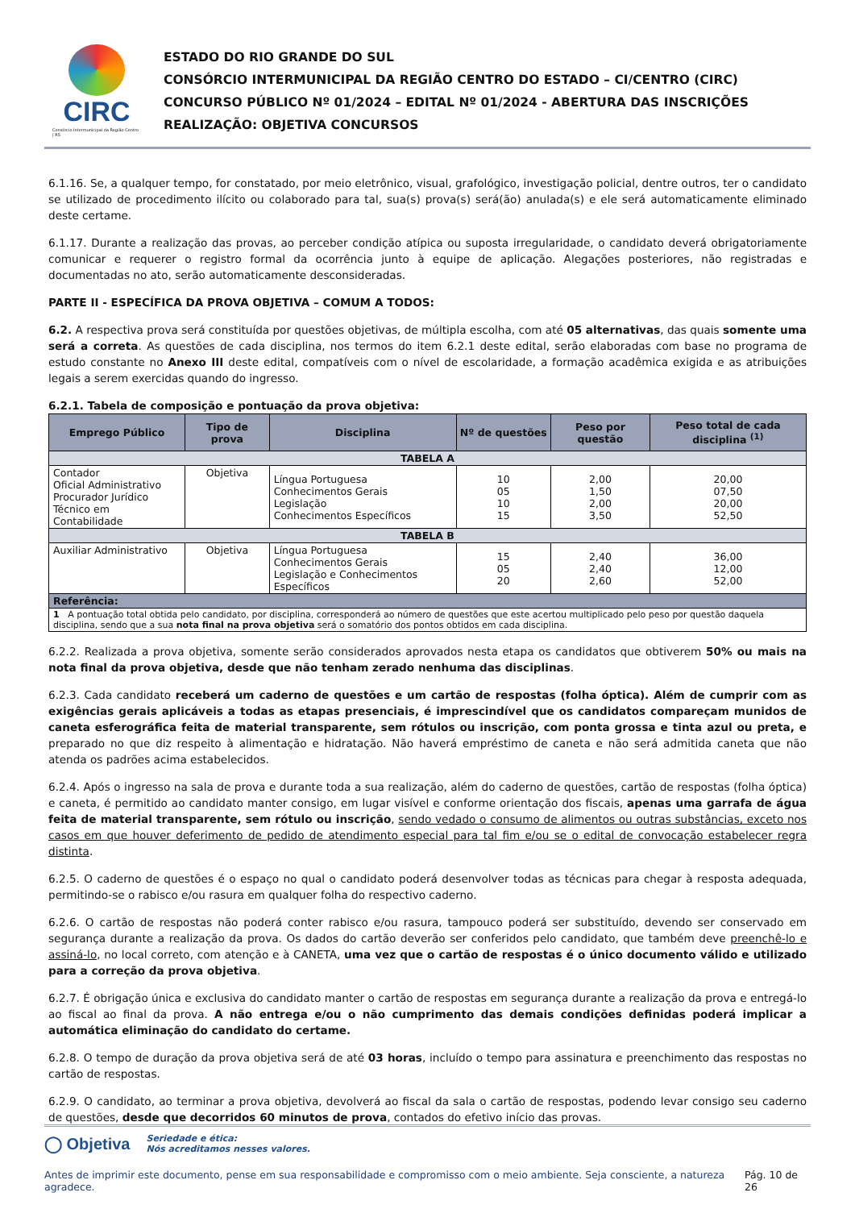CIRC
Consórcio Intermunicipal da Região Centro | RS
ESTADO DO RIO GRANDE DO SUL
CONSÓRCIO INTERMUNICIPAL DA REGIÃO CENTRO DO ESTADO – CI/CENTRO (CIRC)
CONCURSO PÚBLICO Nº 01/2024 – EDITAL Nº 01/2024 - ABERTURA DAS INSCRIÇÕES
REALIZAÇÃO: OBJETIVA CONCURSOS
6.1.16. Se, a qualquer tempo, for constatado, por meio eletrônico, visual, grafológico, investigação policial, dentre outros, ter o candidato se utilizado de procedimento ilícito ou colaborado para tal, sua(s) prova(s) será(ão) anulada(s) e ele será automaticamente eliminado deste certame.
6.1.17. Durante a realização das provas, ao perceber condição atípica ou suposta irregularidade, o candidato deverá obrigatoriamente comunicar e requerer o registro formal da ocorrência junto à equipe de aplicação. Alegações posteriores, não registradas e documentadas no ato, serão automaticamente desconsideradas.
PARTE II - ESPECÍFICA DA PROVA OBJETIVA – COMUM A TODOS:
6.2. A respectiva prova será constituída por questões objetivas, de múltipla escolha, com até 05 alternativas, das quais somente uma será a correta. As questões de cada disciplina, nos termos do item 6.2.1 deste edital, serão elaboradas com base no programa de estudo constante no Anexo III deste edital, compatíveis com o nível de escolaridade, a formação acadêmica exigida e as atribuições legais a serem exercidas quando do ingresso.
6.2.1. Tabela de composição e pontuação da prova objetiva:
| Emprego Público | Tipo de prova | Disciplina | Nº de questões | Peso por questão | Peso total de cada disciplina <sup>(1)</sup> |
| --- | --- | --- | --- | --- | --- |
| TABELA A | | | | | |
| Contador Oficial Administrativo Procurador Jurídico Técnico em Contabilidade | Objetiva | Língua Portuguesa Conhecimentos Gerais Legislação Conhecimentos Específicos | 10 05 10 15 | 2,00 1,50 2,00 3,50 | 20,00 07,50 20,00 52,50 |
| TABELA B | | | | | |
| Auxiliar Administrativo | Objetiva | Língua Portuguesa Conhecimentos Gerais Legislação e Conhecimentos Específicos | 15 05 20 | 2,40 2,40 2,60 | 36,00 12,00 52,00 |
| Referência: | | | | | |
| 1 A pontuação total obtida pelo candidato, por disciplina, corresponderá ao número de questões que este acertou multiplicado pelo peso por questão daquela disciplina, sendo que a sua nota final na prova objetiva será o somatório dos pontos obtidos em cada disciplina. | | | | | |
6.2.2. Realizada a prova objetiva, somente serão considerados aprovados nesta etapa os candidatos que obtiverem 50% ou mais na nota final da prova objetiva, desde que não tenham zerado nenhuma das disciplinas.
6.2.3. Cada candidato receberá um caderno de questões e um cartão de respostas (folha óptica). Além de cumprir com as exigências gerais aplicáveis a todas as etapas presenciais, é imprescindível que os candidatos compareçam munidos de caneta esferográfica feita de material transparente, sem rótulos ou inscrição, com ponta grossa e tinta azul ou preta, e preparado no que diz respeito à alimentação e hidratação. Não haverá empréstimo de caneta e não será admitida caneta que não atenda os padrões acima estabelecidos.
6.2.4. Após o ingresso na sala de prova e durante toda a sua realização, além do caderno de questões, cartão de respostas (folha óptica) e caneta, é permitido ao candidato manter consigo, em lugar visível e conforme orientação dos fiscais, apenas uma garrafa de água feita de material transparente, sem rótulo ou inscrição, sendo vedado o consumo de alimentos ou outras substâncias, exceto nos casos em que houver deferimento de pedido de atendimento especial para tal fim e/ou se o edital de convocação estabelecer regra distinta.
6.2.5. O caderno de questões é o espaço no qual o candidato poderá desenvolver todas as técnicas para chegar à resposta adequada, permitindo-se o rabisco e/ou rasura em qualquer folha do respectivo caderno.
6.2.6. O cartão de respostas não poderá conter rabisco e/ou rasura, tampouco poderá ser substituído, devendo ser conservado em segurança durante a realização da prova. Os dados do cartão deverão ser conferidos pelo candidato, que também deve preenchê-lo e assiná-lo, no local correto, com atenção e à CANETA, uma vez que o cartão de respostas é o único documento válido e utilizado para a correção da prova objetiva.
6.2.7. É obrigação única e exclusiva do candidato manter o cartão de respostas em segurança durante a realização da prova e entregá-lo ao fiscal ao final da prova. A não entrega e/ou o não cumprimento das demais condições definidas poderá implicar a automática eliminação do candidato do certame.
6.2.8. O tempo de duração da prova objetiva será de até 03 horas, incluído o tempo para assinatura e preenchimento das respostas no cartão de respostas.
6.2.9. O candidato, ao terminar a prova objetiva, devolverá ao fiscal da sala o cartão de respostas, podendo levar consigo seu caderno de questões, desde que decorridos 60 minutos de prova, contados do efetivo início das provas.
◯ Objetiva Seriedade e ética:
Nós acreditamos nesses valores.
Antes de imprimir este documento, pense em sua responsabilidade e compromisso com o meio ambiente. Seja consciente, a natureza agradece. Pág. 10 de 26